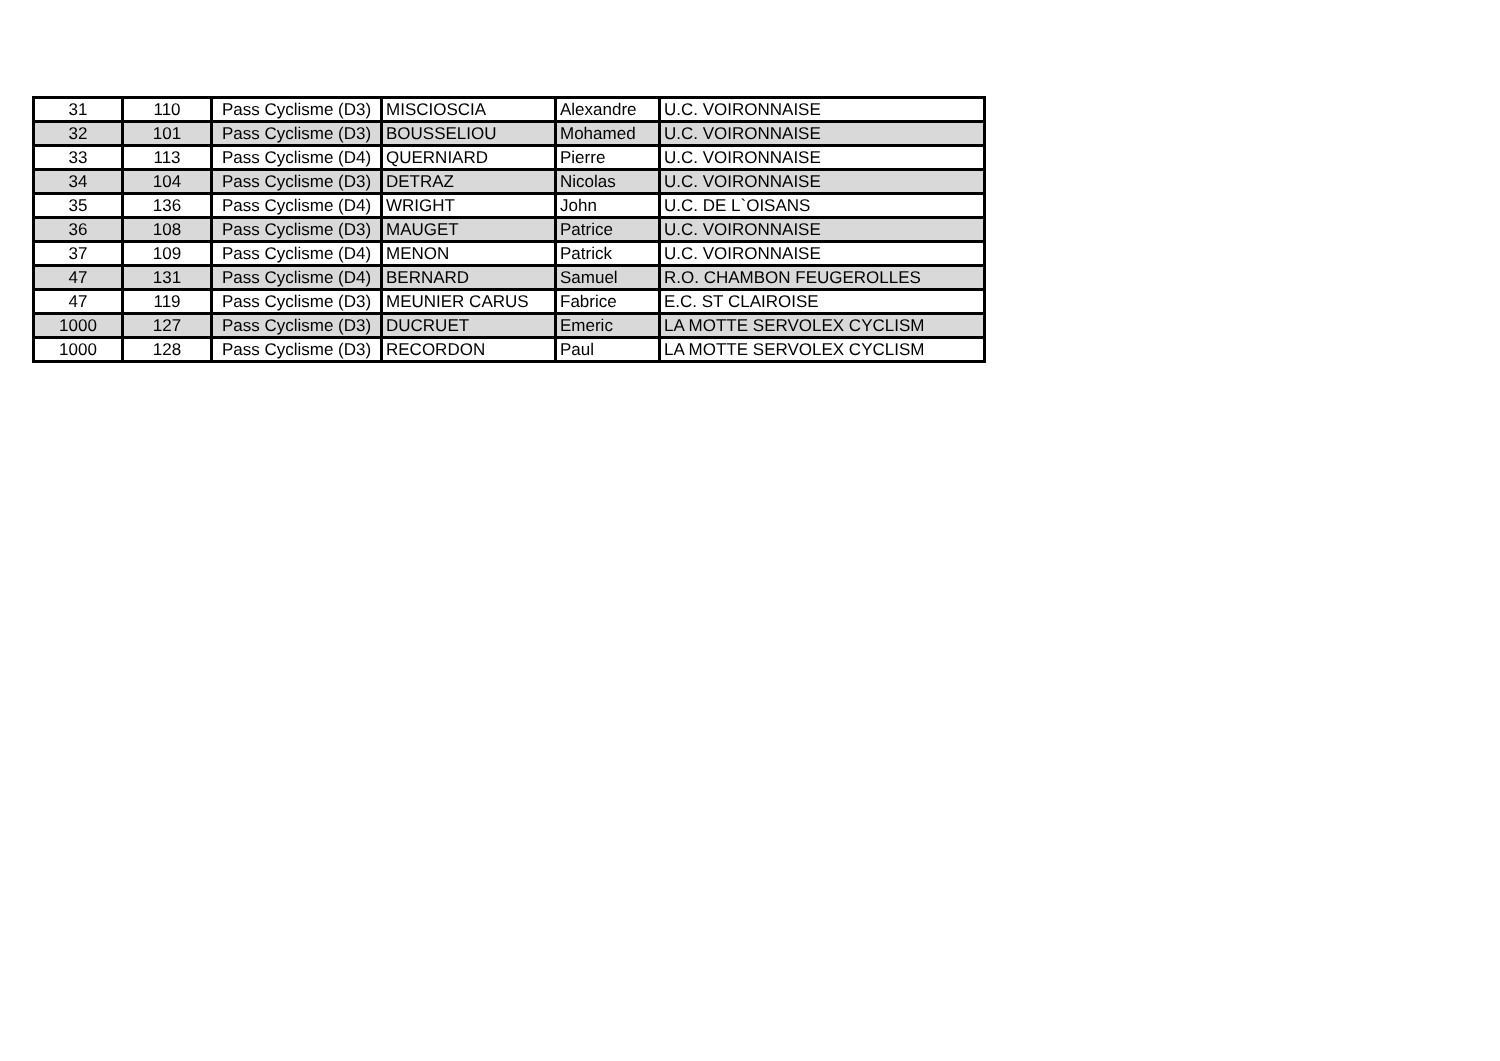| 31 | 110 | Pass Cyclisme (D3) | MISCIOSCIA | Alexandre | U.C. VOIRONNAISE |
| 32 | 101 | Pass Cyclisme (D3) | BOUSSELIOU | Mohamed | U.C. VOIRONNAISE |
| 33 | 113 | Pass Cyclisme (D4) | QUERNIARD | Pierre | U.C. VOIRONNAISE |
| 34 | 104 | Pass Cyclisme (D3) | DETRAZ | Nicolas | U.C. VOIRONNAISE |
| 35 | 136 | Pass Cyclisme (D4) | WRIGHT | John | U.C. DE L`OISANS |
| 36 | 108 | Pass Cyclisme (D3) | MAUGET | Patrice | U.C. VOIRONNAISE |
| 37 | 109 | Pass Cyclisme (D4) | MENON | Patrick | U.C. VOIRONNAISE |
| 47 | 131 | Pass Cyclisme (D4) | BERNARD | Samuel | R.O. CHAMBON FEUGEROLLES |
| 47 | 119 | Pass Cyclisme (D3) | MEUNIER CARUS | Fabrice | E.C. ST CLAIROISE |
| 1000 | 127 | Pass Cyclisme (D3) | DUCRUET | Emeric | LA MOTTE SERVOLEX CYCLISM |
| 1000 | 128 | Pass Cyclisme (D3) | RECORDON | Paul | LA MOTTE SERVOLEX CYCLISM |